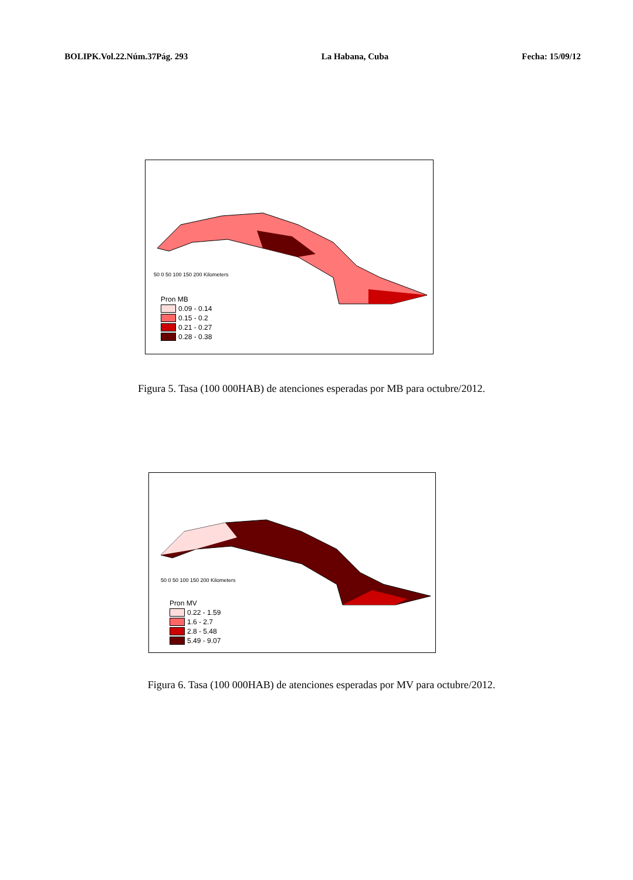BOLIPK.Vol.22.Núm.37Pág. 293 La Habana, Cuba Fecha: 15/09/12
50 0 50 100 150 200 Kilometers
Pron MB
0.09 - 0.14
0.15 - 0.2
0.21 - 0.27
0.28 - 0.38
Figura 5. Tasa (100 000HAB) de atenciones esperadas por MB para octubre/2012.
50 0 50 100 150 200 Kilometers
Pron MV
0.22 - 1.59
1.6 - 2.7
2.8 - 5.48
5.49 - 9.07
Figura 6. Tasa (100 000HAB) de atenciones esperadas por MV para octubre/2012.